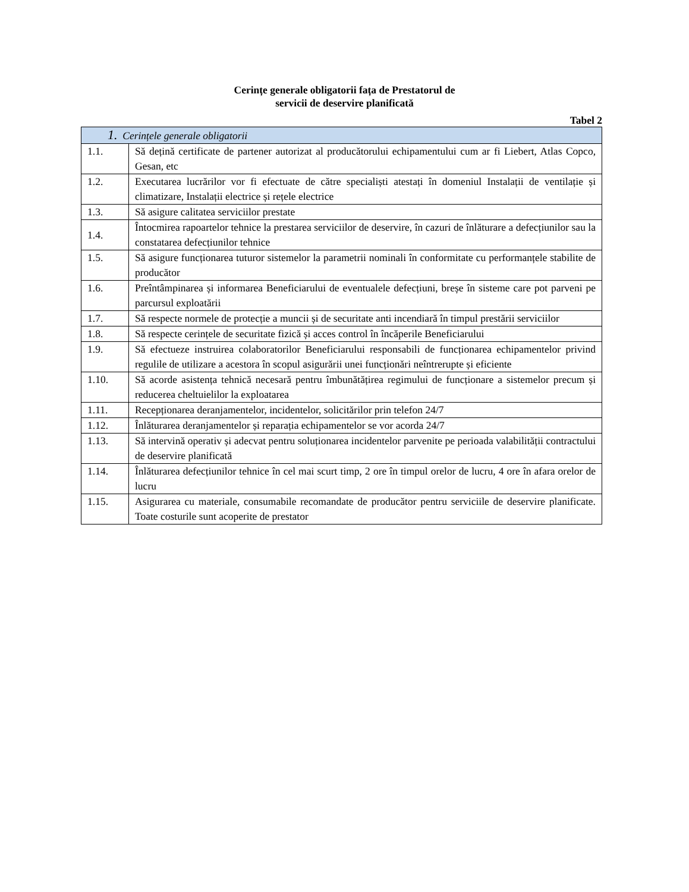Cerințe generale obligatorii fața de Prestatorul de
servicii de deservire planificată
Tabel 2
| 1. Cerințele generale obligatorii | |
| --- | --- |
| 1.1. | Să dețină certificate de partener autorizat al producătorului echipamentului cum ar fi Liebert, Atlas Copco, Gesan, etc |
| 1.2. | Executarea lucrărilor vor fi efectuate de către specialiști atestați în domeniul Instalații de ventilație și climatizare, Instalații electrice și rețele electrice |
| 1.3. | Să asigure calitatea serviciilor prestate |
| 1.4. | Întocmirea rapoartelor tehnice la prestarea serviciilor de deservire, în cazuri de înlăturare a defecțiunilor sau la constatarea defecțiunilor tehnice |
| 1.5. | Să asigure funcționarea tuturor sistemelor la parametrii nominali în conformitate cu performanțele stabilite de producător |
| 1.6. | Preîntâmpinarea și informarea Beneficiarului de eventualele defecțiuni, breșe în sisteme care pot parveni pe parcursul exploatării |
| 1.7. | Să respecte normele de protecție a muncii și de securitate anti incendiară în timpul prestării serviciilor |
| 1.8. | Să respecte cerințele de securitate fizică și acces control în încăperile Beneficiarului |
| 1.9. | Să efectueze instruirea colaboratorilor Beneficiarului responsabili de funcționarea echipamentelor privind regulile de utilizare a acestora în scopul asigurării unei funcționări neîntrerupte și eficiente |
| 1.10. | Să acorde asistența tehnică necesară pentru îmbunătățirea regimului de funcționare a sistemelor precum și reducerea cheltuielilor la exploatarea |
| 1.11. | Recepționarea deranjamentelor, incidentelor, solicitărilor prin telefon 24/7 |
| 1.12. | Înlăturarea deranjamentelor și reparația echipamentelor se vor acorda 24/7 |
| 1.13. | Să intervină operativ și adecvat pentru soluționarea incidentelor parvenite pe perioada valabilității contractului de deservire planificată |
| 1.14. | Înlăturarea defecțiunilor tehnice în cel mai scurt timp, 2 ore în timpul orelor de lucru, 4 ore în afara orelor de lucru |
| 1.15. | Asigurarea cu materiale, consumabile recomandate de producător pentru serviciile de deservire planificate. Toate costurile sunt acoperite de prestator |